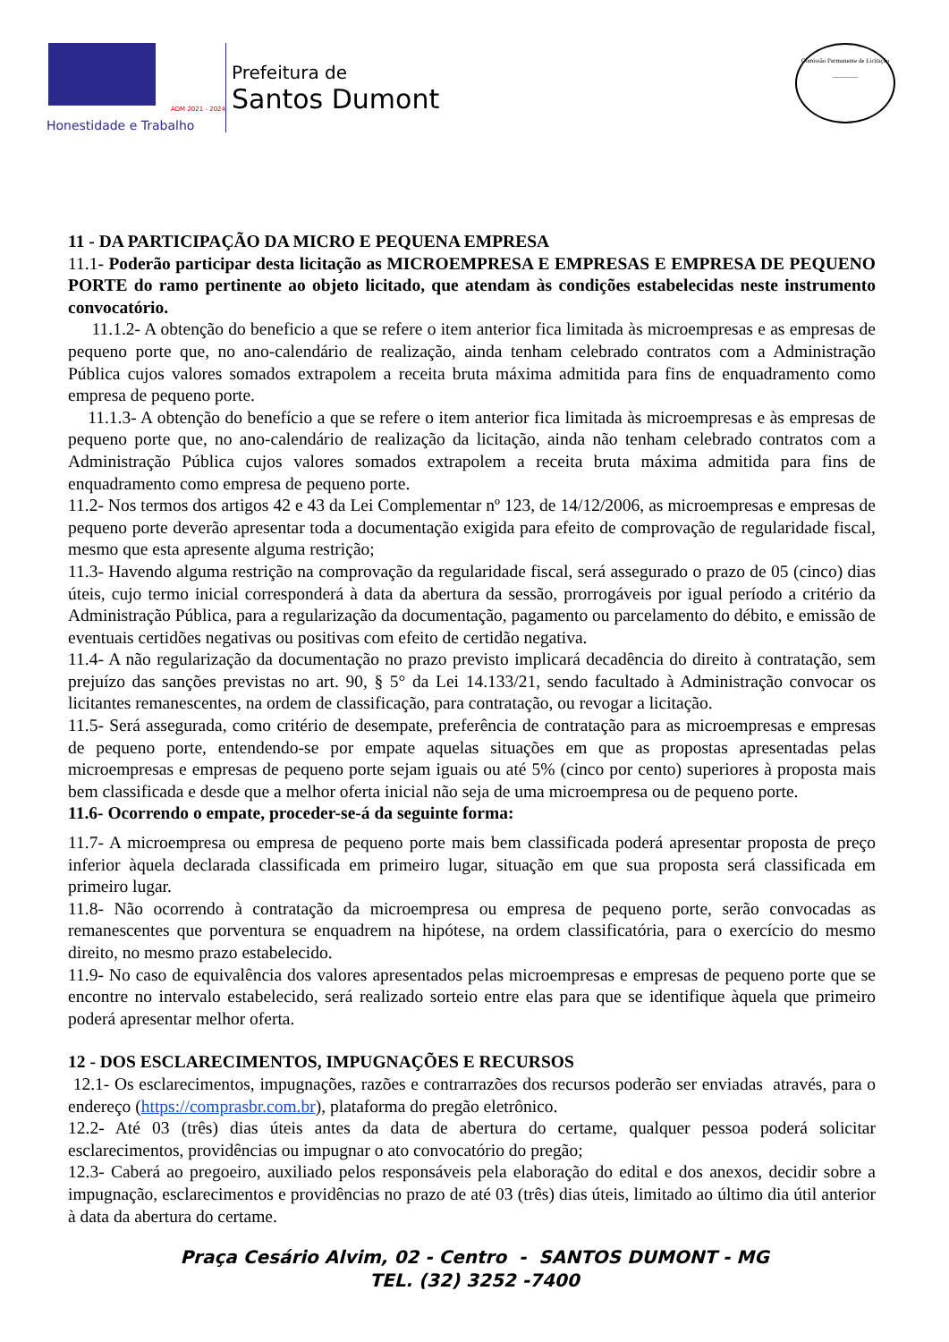ADM 2021 - 2024
Honestidade e Trabalho
Prefeitura de
Santos Dumont
Comissão Permanente de Licitação
________
11 - DA PARTICIPAÇÃO DA MICRO E PEQUENA EMPRESA
11.1- Poderão participar desta licitação as MICROEMPRESA E EMPRESAS E EMPRESA DE PEQUENO PORTE do ramo pertinente ao objeto licitado, que atendam às condições estabelecidas neste instrumento convocatório.
11.1.2- A obtenção do beneficio a que se refere o item anterior fica limitada às microempresas e as empresas de pequeno porte que, no ano-calendário de realização, ainda tenham celebrado contratos com a Administração Pública cujos valores somados extrapolem a receita bruta máxima admitida para fins de enquadramento como empresa de pequeno porte.
11.1.3- A obtenção do benefício a que se refere o item anterior fica limitada às microempresas e às empresas de pequeno porte que, no ano-calendário de realização da licitação, ainda não tenham celebrado contratos com a Administração Pública cujos valores somados extrapolem a receita bruta máxima admitida para fins de enquadramento como empresa de pequeno porte.
11.2- Nos termos dos artigos 42 e 43 da Lei Complementar nº 123, de 14/12/2006, as microempresas e empresas de pequeno porte deverão apresentar toda a documentação exigida para efeito de comprovação de regularidade fiscal, mesmo que esta apresente alguma restrição;
11.3- Havendo alguma restrição na comprovação da regularidade fiscal, será assegurado o prazo de 05 (cinco) dias úteis, cujo termo inicial corresponderá à data da abertura da sessão, prorrogáveis por igual período a critério da Administração Pública, para a regularização da documentação, pagamento ou parcelamento do débito, e emissão de eventuais certidões negativas ou positivas com efeito de certidão negativa.
11.4- A não regularização da documentação no prazo previsto implicará decadência do direito à contratação, sem prejuízo das sanções previstas no art. 90, § 5° da Lei 14.133/21, sendo facultado à Administração convocar os licitantes remanescentes, na ordem de classificação, para contratação, ou revogar a licitação.
11.5- Será assegurada, como critério de desempate, preferência de contratação para as microempresas e empresas de pequeno porte, entendendo-se por empate aquelas situações em que as propostas apresentadas pelas microempresas e empresas de pequeno porte sejam iguais ou até 5% (cinco por cento) superiores à proposta mais bem classificada e desde que a melhor oferta inicial não seja de uma microempresa ou de pequeno porte.
11.6- Ocorrendo o empate, proceder-se-á da seguinte forma:
11.7- A microempresa ou empresa de pequeno porte mais bem classificada poderá apresentar proposta de preço inferior àquela declarada classificada em primeiro lugar, situação em que sua proposta será classificada em primeiro lugar.
11.8- Não ocorrendo à contratação da microempresa ou empresa de pequeno porte, serão convocadas as remanescentes que porventura se enquadrem na hipótese, na ordem classificatória, para o exercício do mesmo direito, no mesmo prazo estabelecido.
11.9- No caso de equivalência dos valores apresentados pelas microempresas e empresas de pequeno porte que se encontre no intervalo estabelecido, será realizado sorteio entre elas para que se identifique àquela que primeiro poderá apresentar melhor oferta.
12 - DOS ESCLARECIMENTOS, IMPUGNAÇÕES E RECURSOS
12.1- Os esclarecimentos, impugnações, razões e contrarrazões dos recursos poderão ser enviadas através, para o endereço (https://comprasbr.com.br), plataforma do pregão eletrônico.
12.2- Até 03 (três) dias úteis antes da data de abertura do certame, qualquer pessoa poderá solicitar esclarecimentos, providências ou impugnar o ato convocatório do pregão;
12.3- Caberá ao pregoeiro, auxiliado pelos responsáveis pela elaboração do edital e dos anexos, decidir sobre a impugnação, esclarecimentos e providências no prazo de até 03 (três) dias úteis, limitado ao último dia útil anterior à data da abertura do certame.
Praça Cesário Alvim, 02 - Centro - SANTOS DUMONT - MG
TEL. (32) 3252 -7400